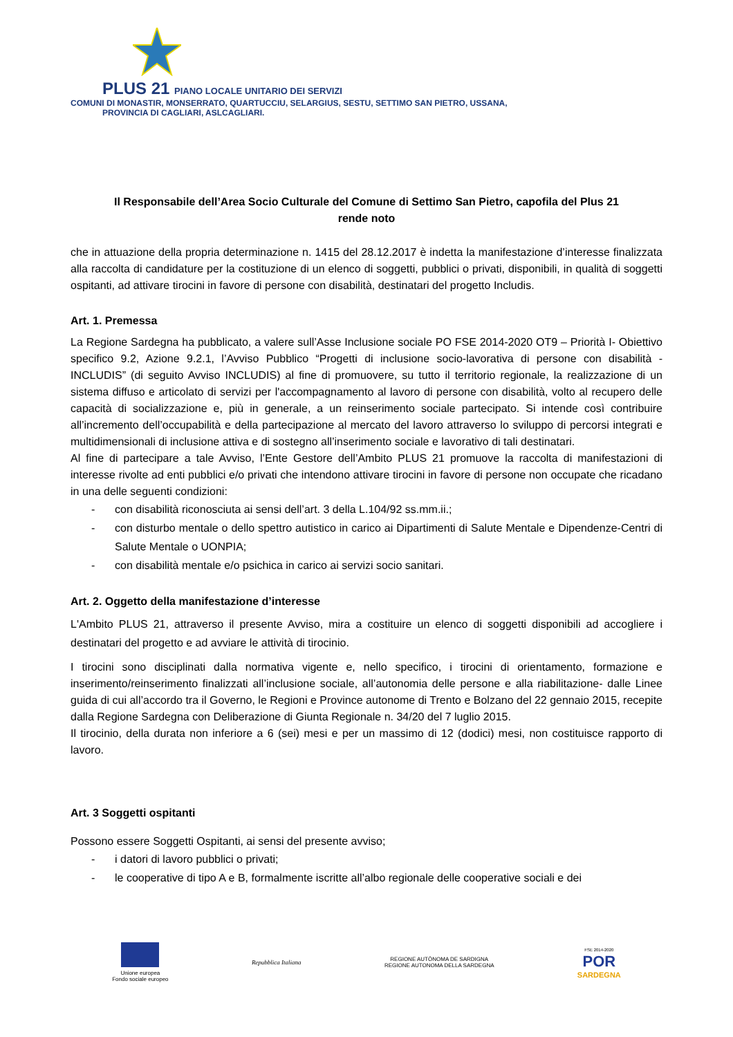PLUS 21 PIANO LOCALE UNITARIO DEI SERVIZI
COMUNI DI MONASTIR, MONSERRATO, QUARTUCCIU, SELARGIUS, SESTU, SETTIMO SAN PIETRO, USSANA,
PROVINCIA DI CAGLIARI, ASLCAGLIARI.
Il Responsabile dell’Area Socio Culturale del Comune di Settimo San Pietro, capofila del Plus 21
rende noto
che in attuazione della propria determinazione n. 1415 del 28.12.2017 è indetta la manifestazione d’interesse finalizzata alla raccolta di candidature per la costituzione di un elenco di soggetti, pubblici o privati, disponibili, in qualità di soggetti ospitanti, ad attivare tirocini in favore di persone con disabilità, destinatari del progetto Includis.
Art. 1. Premessa
La Regione Sardegna ha pubblicato, a valere sull’Asse Inclusione sociale PO FSE 2014-2020 OT9 – Priorità I- Obiettivo specifico 9.2, Azione 9.2.1, l’Avviso Pubblico “Progetti di inclusione socio-lavorativa di persone con disabilità - INCLUDIS” (di seguito Avviso INCLUDIS) al fine di promuovere, su tutto il territorio regionale, la realizzazione di un sistema diffuso e articolato di servizi per l'accompagnamento al lavoro di persone con disabilità, volto al recupero delle capacità di socializzazione e, più in generale, a un reinserimento sociale partecipato. Si intende così contribuire all’incremento dell’occupabilità e della partecipazione al mercato del lavoro attraverso lo sviluppo di percorsi integrati e multidimensionali di inclusione attiva e di sostegno all’inserimento sociale e lavorativo di tali destinatari.
Al fine di partecipare a tale Avviso, l’Ente Gestore dell’Ambito PLUS 21 promuove la raccolta di manifestazioni di interesse rivolte ad enti pubblici e/o privati che intendono attivare tirocini in favore di persone non occupate che ricadano in una delle seguenti condizioni:
- con disabilità riconosciuta ai sensi dell’art. 3 della L.104/92 ss.mm.ii.;
- con disturbo mentale o dello spettro autistico in carico ai Dipartimenti di Salute Mentale e Dipendenze-Centri di Salute Mentale o UONPIA;
- con disabilità mentale e/o psichica in carico ai servizi socio sanitari.
Art. 2. Oggetto della manifestazione d’interesse
L'Ambito PLUS 21, attraverso il presente Avviso, mira a costituire un elenco di soggetti disponibili ad accogliere i destinatari del progetto e ad avviare le attività di tirocinio.
I tirocini sono disciplinati dalla normativa vigente e, nello specifico, i tirocini di orientamento, formazione e inserimento/reinserimento finalizzati all’inclusione sociale, all’autonomia delle persone e alla riabilitazione- dalle Linee guida di cui all’accordo tra il Governo, le Regioni e Province autonome di Trento e Bolzano del 22 gennaio 2015, recepite dalla Regione Sardegna con Deliberazione di Giunta Regionale n. 34/20 del 7 luglio 2015.
Il tirocinio, della durata non inferiore a 6 (sei) mesi e per un massimo di 12 (dodici) mesi, non costituisce rapporto di lavoro.
Art. 3 Soggetti ospitanti
Possono essere Soggetti Ospitanti, ai sensi del presente avviso;
- i datori di lavoro pubblici o privati;
- le cooperative di tipo A e B, formalmente iscritte all’albo regionale delle cooperative sociali e dei
Unione europea
Fondo sociale europeo
Repubblica Italiana
REGIONE AUTÒNOMA DE SARDIGNA
REGIONE AUTONOMA DELLA SARDEGNA
FSE 2014-2020
POR
SARDEGNA